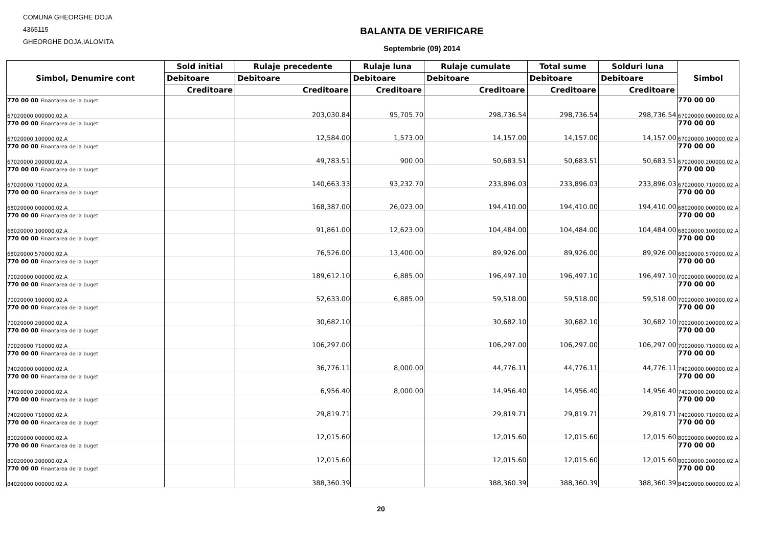COMUNA GHEORGHE DOJA
4365115
GHEORGHE DOJA,IALOMITA
BALANTA DE VERIFICARE
Septembrie (09) 2014
| Simbol, Denumire cont | Sold initial | Rulaje precedente | Rulaje luna | Rulaje cumulate | Total sume | Solduri luna | Simbol |
| --- | --- | --- | --- | --- | --- | --- | --- |
| | Debitoare | Debitoare | Debitoare | Debitoare | Debitoare | Debitoare | |
| | Creditoare | Creditoare | Creditoare | Creditoare | Creditoare | Creditoare | |
| 770 00 00 Finantarea de la buget | | | | | | | 770 00 00 |
| 67020000.000000.02.A | | 203,030.84 | 95,705.70 | 298,736.54 | 298,736.54 | 298,736.54 | 67020000.000000.02.A |
| 770 00 00 Finantarea de la buget | | | | | | | 770 00 00 |
| 67020000.100000.02.A | | 12,584.00 | 1,573.00 | 14,157.00 | 14,157.00 | 14,157.00 | 67020000.100000.02.A |
| 770 00 00 Finantarea de la buget | | | | | | | 770 00 00 |
| 67020000.200000.02.A | | 49,783.51 | 900.00 | 50,683.51 | 50,683.51 | 50,683.51 | 67020000.200000.02.A |
| 770 00 00 Finantarea de la buget | | | | | | | 770 00 00 |
| 67020000.710000.02.A | | 140,663.33 | 93,232.70 | 233,896.03 | 233,896.03 | 233,896.03 | 67020000.710000.02.A |
| 770 00 00 Finantarea de la buget | | | | | | | 770 00 00 |
| 68020000.000000.02.A | | 168,387.00 | 26,023.00 | 194,410.00 | 194,410.00 | 194,410.00 | 68020000.000000.02.A |
| 770 00 00 Finantarea de la buget | | | | | | | 770 00 00 |
| 68020000.100000.02.A | | 91,861.00 | 12,623.00 | 104,484.00 | 104,484.00 | 104,484.00 | 68020000.100000.02.A |
| 770 00 00 Finantarea de la buget | | | | | | | 770 00 00 |
| 68020000.570000.02.A | | 76,526.00 | 13,400.00 | 89,926.00 | 89,926.00 | 89,926.00 | 68020000.570000.02.A |
| 770 00 00 Finantarea de la buget | | | | | | | 770 00 00 |
| 70020000.000000.02.A | | 189,612.10 | 6,885.00 | 196,497.10 | 196,497.10 | 196,497.10 | 70020000.000000.02.A |
| 770 00 00 Finantarea de la buget | | | | | | | 770 00 00 |
| 70020000.100000.02.A | | 52,633.00 | 6,885.00 | 59,518.00 | 59,518.00 | 59,518.00 | 70020000.100000.02.A |
| 770 00 00 Finantarea de la buget | | | | | | | 770 00 00 |
| 70020000.200000.02.A | | 30,682.10 | | 30,682.10 | 30,682.10 | 30,682.10 | 70020000.200000.02.A |
| 770 00 00 Finantarea de la buget | | | | | | | 770 00 00 |
| 70020000.710000.02.A | | 106,297.00 | | 106,297.00 | 106,297.00 | 106,297.00 | 70020000.710000.02.A |
| 770 00 00 Finantarea de la buget | | | | | | | 770 00 00 |
| 74020000.000000.02.A | | 36,776.11 | 8,000.00 | 44,776.11 | 44,776.11 | 44,776.11 | 74020000.000000.02.A |
| 770 00 00 Finantarea de la buget | | | | | | | 770 00 00 |
| 74020000.200000.02.A | | 6,956.40 | 8,000.00 | 14,956.40 | 14,956.40 | 14,956.40 | 74020000.200000.02.A |
| 770 00 00 Finantarea de la buget | | | | | | | 770 00 00 |
| 74020000.710000.02.A | | 29,819.71 | | 29,819.71 | 29,819.71 | 29,819.71 | 74020000.710000.02.A |
| 770 00 00 Finantarea de la buget | | | | | | | 770 00 00 |
| 80020000.000000.02.A | | 12,015.60 | | 12,015.60 | 12,015.60 | 12,015.60 | 80020000.000000.02.A |
| 770 00 00 Finantarea de la buget | | | | | | | 770 00 00 |
| 80020000.200000.02.A | | 12,015.60 | | 12,015.60 | 12,015.60 | 12,015.60 | 80020000.200000.02.A |
| 770 00 00 Finantarea de la buget | | | | | | | 770 00 00 |
| 84020000.000000.02.A | | 388,360.39 | | 388,360.39 | 388,360.39 | 388,360.39 | 84020000.000000.02.A |
20